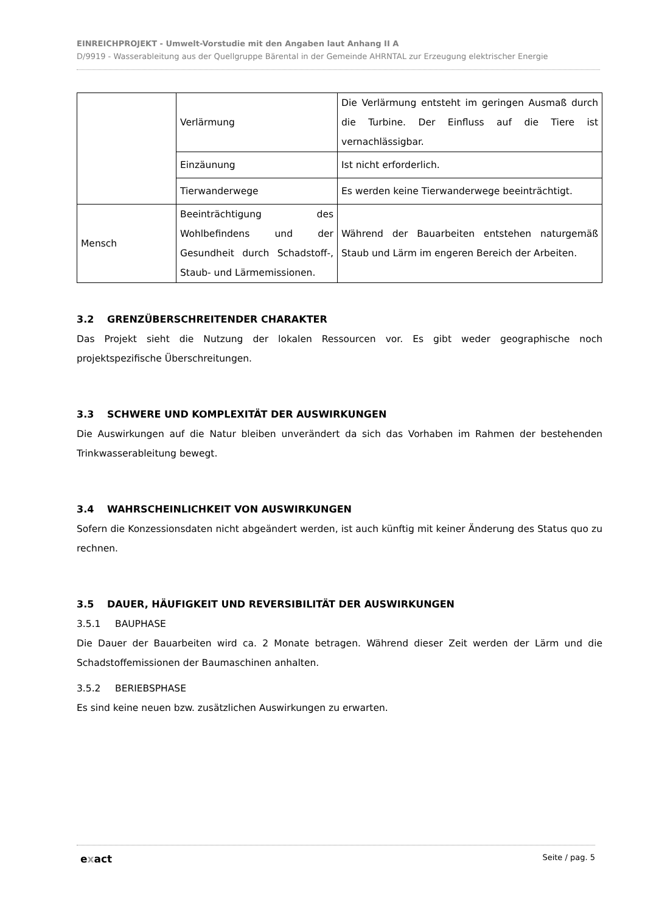EINREICHPROJEKT - Umwelt-Vorstudie mit den Angaben laut Anhang II A
D/9919 - Wasserableitung aus der Quellgruppe Bärental in der Gemeinde AHRNTAL zur Erzeugung elektrischer Energie
| | Verlärmung | Die Verlärmung entsteht im geringen Ausmaß durch die Turbine. Der Einfluss auf die Tiere ist vernachlässigbar. |
| | Einzäunung | Ist nicht erforderlich. |
| | Tierwanderwege | Es werden keine Tierwanderwege beeinträchtigt. |
| Mensch | Beeinträchtigung des Wohlbefindens und der Gesundheit durch Schadstoff-, Staub- und Lärmemissionen. | Während der Bauarbeiten entstehen naturgemäß Staub und Lärm im engeren Bereich der Arbeiten. |
3.2 GRENZÜBERSCHREITENDER CHARAKTER
Das Projekt sieht die Nutzung der lokalen Ressourcen vor. Es gibt weder geographische noch projektspezifische Überschreitungen.
3.3 SCHWERE UND KOMPLEXITÄT DER AUSWIRKUNGEN
Die Auswirkungen auf die Natur bleiben unverändert da sich das Vorhaben im Rahmen der bestehenden Trinkwasserableitung bewegt.
3.4 WAHRSCHEINLICHKEIT VON AUSWIRKUNGEN
Sofern die Konzessionsdaten nicht abgeändert werden, ist auch künftig mit keiner Änderung des Status quo zu rechnen.
3.5 DAUER, HÄUFIGKEIT UND REVERSIBILITÄT DER AUSWIRKUNGEN
3.5.1 BAUPHASE
Die Dauer der Bauarbeiten wird ca. 2 Monate betragen. Während dieser Zeit werden der Lärm und die Schadstoffemissionen der Baumaschinen anhalten.
3.5.2 BERIEBSPHASE
Es sind keine neuen bzw. zusätzlichen Auswirkungen zu erwarten.
exact Seite / pag. 5